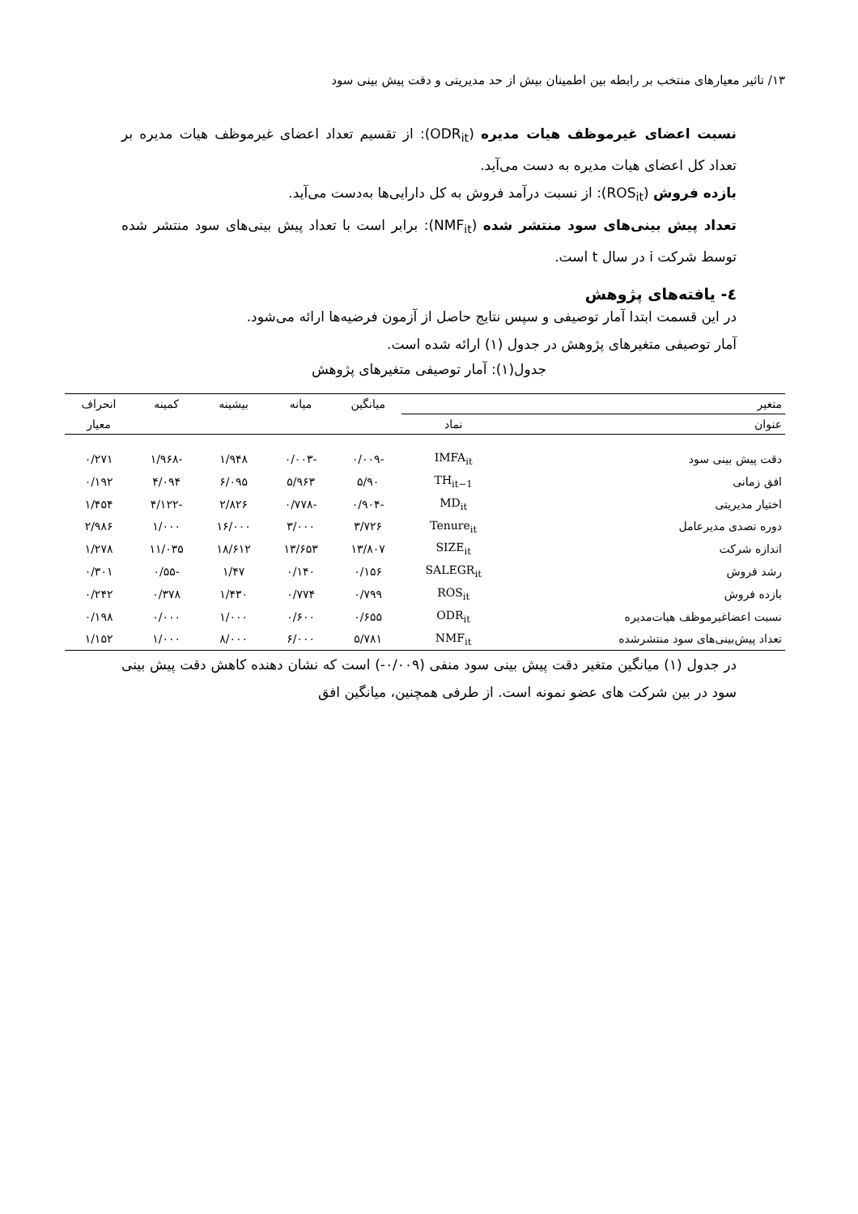۱۳/ تاثیر معیارهای منتخب بر رابطه بین اطمینان بیش از حد مدیریتی و دقت پیش بینی سود
نسبت اعضای غیرموظف هیات مدیره (ODR<sub>it</sub>): از تقسیم تعداد اعضای غیرموظف هیات مدیره بر تعداد کل اعضای هیات مدیره به دست می‌آید.
بازده فروش (ROS<sub>it</sub>): از نسبت درآمد فروش به کل دارایی‌ها به‌دست می‌آید.
تعداد پیش بینی‌های سود منتشر شده (NMF<sub>it</sub>): برابر است با تعداد پیش بینی‌های سود منتشر شده توسط شرکت i در سال t است.
٤- یافته‌های پژوهش
در این قسمت ابتدا آمار توصیفی و سپس نتایج حاصل از آزمون فرضیه‌ها ارائه می‌شود.
آمار توصیفی متغیرهای پژوهش در جدول (۱) ارائه شده است.
جدول(۱): آمار توصیفی متغیرهای پژوهش
| متغیر | | میانگین | میانه | بیشینه | کمینه | انحراف |
| --- | --- | --- | --- | --- | --- | --- |
| عنوان | نماد | | | | | معیار |
| دقت پیش بینی سود | IMFA<sub>it</sub> | -۰/۰۰۹ | -۰/۰۰۳ | ۱/۹۴۸ | -۱/۹۶۸ | ۰/۲۷۱ |
| افق زمانی | TH<sub>it−1</sub> | ۵/۹۰ | ۵/۹۶۳ | ۶/۰۹۵ | ۴/۰۹۴ | ۰/۱۹۲ |
| اختیار مدیریتی | MD<sub>it</sub> | -۰/۹۰۴ | -۰/۷۷۸ | ۲/۸۲۶ | -۴/۱۲۲ | ۱/۴۵۴ |
| دوره تصدی مدیرعامل | Tenure<sub>it</sub> | ۳/۷۲۶ | ۳/۰۰۰ | ۱۶/۰۰۰ | ۱/۰۰۰ | ۲/۹۸۶ |
| اندازه شرکت | SIZE<sub>it</sub> | ۱۳/۸۰۷ | ۱۳/۶۵۳ | ۱۸/۶۱۲ | ۱۱/۰۳۵ | ۱/۲۷۸ |
| رشد فروش | SALEGR<sub>it</sub> | ۰/۱۵۶ | ۰/۱۴۰ | ۱/۴۷ | -۰/۵۵ | ۰/۳۰۱ |
| بازده فروش | ROS<sub>it</sub> | ۰/۷۹۹ | ۰/۷۷۴ | ۱/۴۳۰ | ۰/۳۷۸ | ۰/۲۴۲ |
| نسبت اعضاغیرموظف هیات‌مدیره | ODR<sub>it</sub> | ۰/۶۵۵ | ۰/۶۰۰ | ۱/۰۰۰ | ۰/۰۰۰ | ۰/۱۹۸ |
| تعداد پیش‌بینی‌های سود منتشرشده | NMF<sub>it</sub> | ۵/۷۸۱ | ۶/۰۰۰ | ۸/۰۰۰ | ۱/۰۰۰ | ۱/۱۵۲ |
در جدول (۱) میانگین متغیر دقت پیش بینی سود منفی (۰/۰۰۹-) است که نشان دهنده کاهش دقت پیش بینی سود در بین شرکت های عضو نمونه است. از طرفی همچنین، میانگین افق